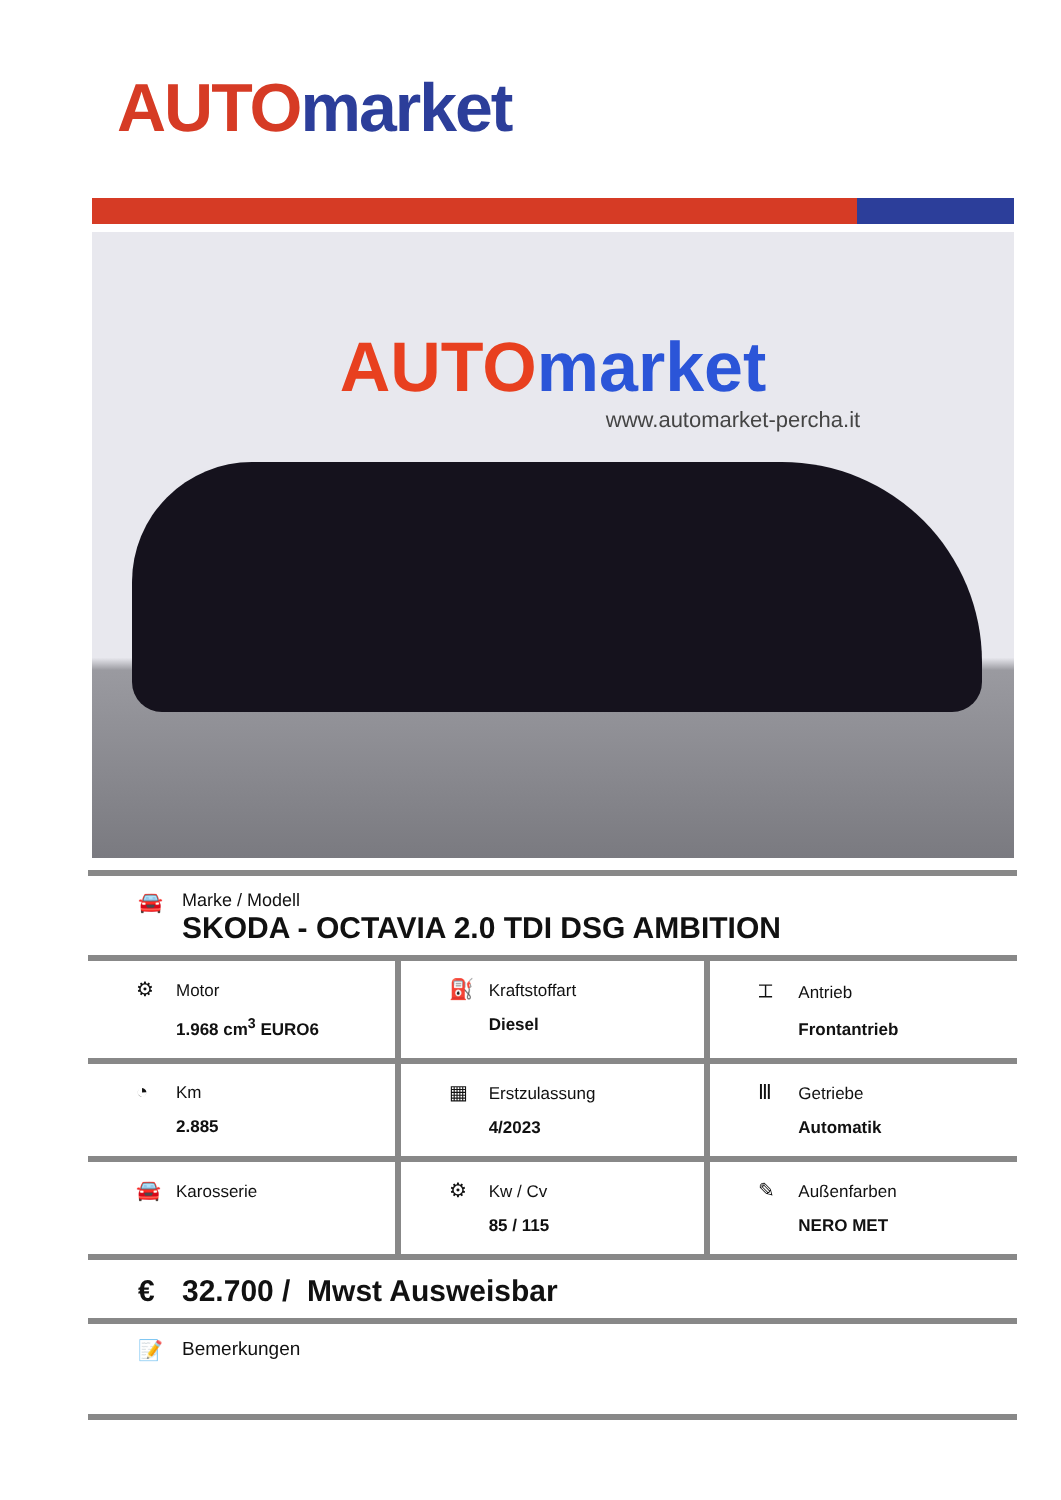AUTO market
AUTO market
www.automarket-percha.it
🚘 Marke / Modell
SKODA - OCTAVIA 2.0 TDI DSG AMBITION
| ⚙ Motor 1.968 cm<sup>3</sup> EURO6 | ⛽ Kraftstoffart Diesel | ⌶ Antrieb Frontantrieb |
| ◔ Km 2.885 | ▦ Erstzulassung 4/2023 | Ⅲ Getriebe Automatik |
| 🚘 Karosserie | ⚙ Kw / Cv 85 / 115 | ✎ Außenfarben NERO MET |
€ 32.700 / Mwst Ausweisbar
📝 Bemerkungen